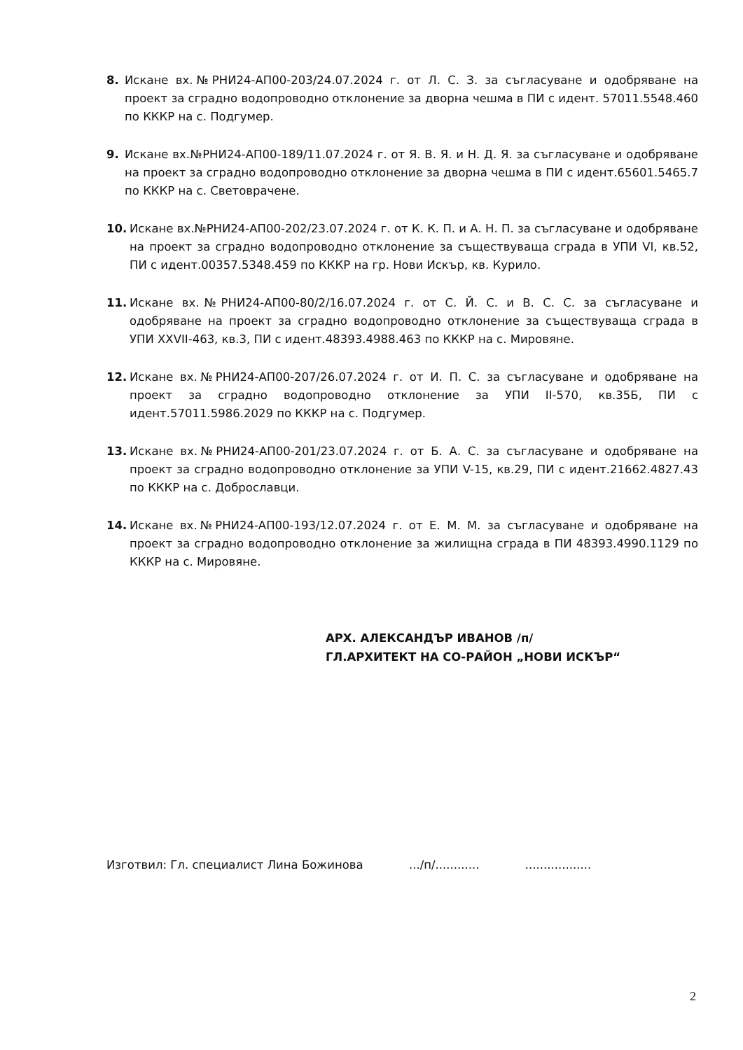8. Искане вх.№РНИ24-АП00-203/24.07.2024 г. от Л. С. З. за съгласуване и одобряване на проект за сградно водопроводно отклонение за дворна чешма в ПИ с идент. 57011.5548.460 по КККР на с. Подгумер.
9. Искане вх.№РНИ24-АП00-189/11.07.2024 г. от Я. В. Я. и Н. Д. Я. за съгласуване и одобряване на проект за сградно водопроводно отклонение за дворна чешма в ПИ с идент.65601.5465.7 по КККР на с. Световрачене.
10. Искане вх.№РНИ24-АП00-202/23.07.2024 г. от К. К. П. и А. Н. П. за съгласуване и одобряване на проект за сградно водопроводно отклонение за съществуваща сграда в УПИ VI, кв.52, ПИ с идент.00357.5348.459 по КККР на гр. Нови Искър, кв. Курило.
11. Искане вх.№РНИ24-АП00-80/2/16.07.2024 г. от С. Й. С. и В. С. С. за съгласуване и одобряване на проект за сградно водопроводно отклонение за съществуваща сграда в УПИ XXVII-463, кв.3, ПИ с идент.48393.4988.463 по КККР на с. Мировяне.
12. Искане вх.№РНИ24-АП00-207/26.07.2024 г. от И. П. С. за съгласуване и одобряване на проект за сградно водопроводно отклонение за УПИ II-570, кв.35Б, ПИ с идент.57011.5986.2029 по КККР на с. Подгумер.
13. Искане вх.№РНИ24-АП00-201/23.07.2024 г. от Б. А. С. за съгласуване и одобряване на проект за сградно водопроводно отклонение за УПИ V-15, кв.29, ПИ с идент.21662.4827.43 по КККР на с. Доброславци.
14. Искане вх.№РНИ24-АП00-193/12.07.2024 г. от Е. М. М. за съгласуване и одобряване на проект за сградно водопроводно отклонение за жилищна сграда в ПИ 48393.4990.1129 по КККР на с. Мировяне.
АРХ. АЛЕКСАНДЪР ИВАНОВ /п/
ГЛ.АРХИТЕКТ НА СО-РАЙОН „НОВИ ИСКЪР“
Изготвил: Гл. специалист Лина Божинова .../п/............ ..................
2